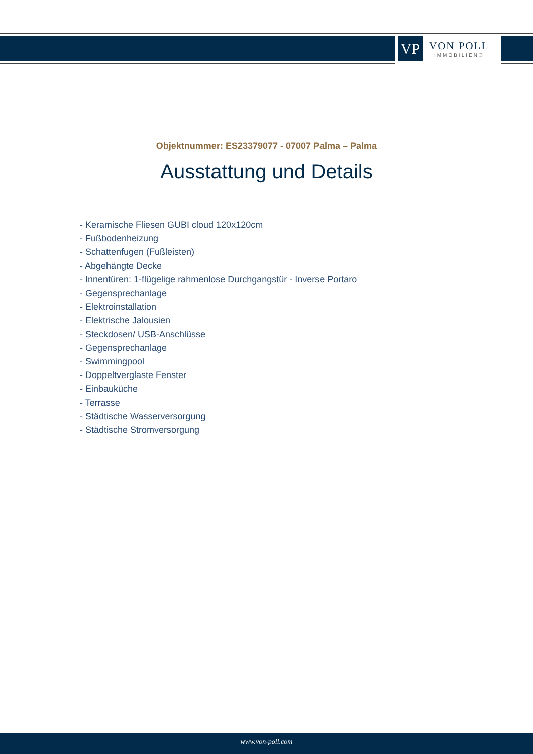VP
VON POLL
IMMOBILIEN®
Objektnummer: ES23379077 - 07007 Palma – Palma
Ausstattung und Details
- Keramische Fliesen GUBI cloud 120x120cm
- Fußbodenheizung
- Schattenfugen (Fußleisten)
- Abgehängte Decke
- Innentüren: 1-flügelige rahmenlose Durchgangstür - Inverse Portaro
- Gegensprechanlage
- Elektroinstallation
- Elektrische Jalousien
- Steckdosen/ USB-Anschlüsse
- Gegensprechanlage
- Swimmingpool
- Doppeltverglaste Fenster
- Einbauküche
- Terrasse
- Städtische Wasserversorgung
- Städtische Stromversorgung
www.von-poll.com